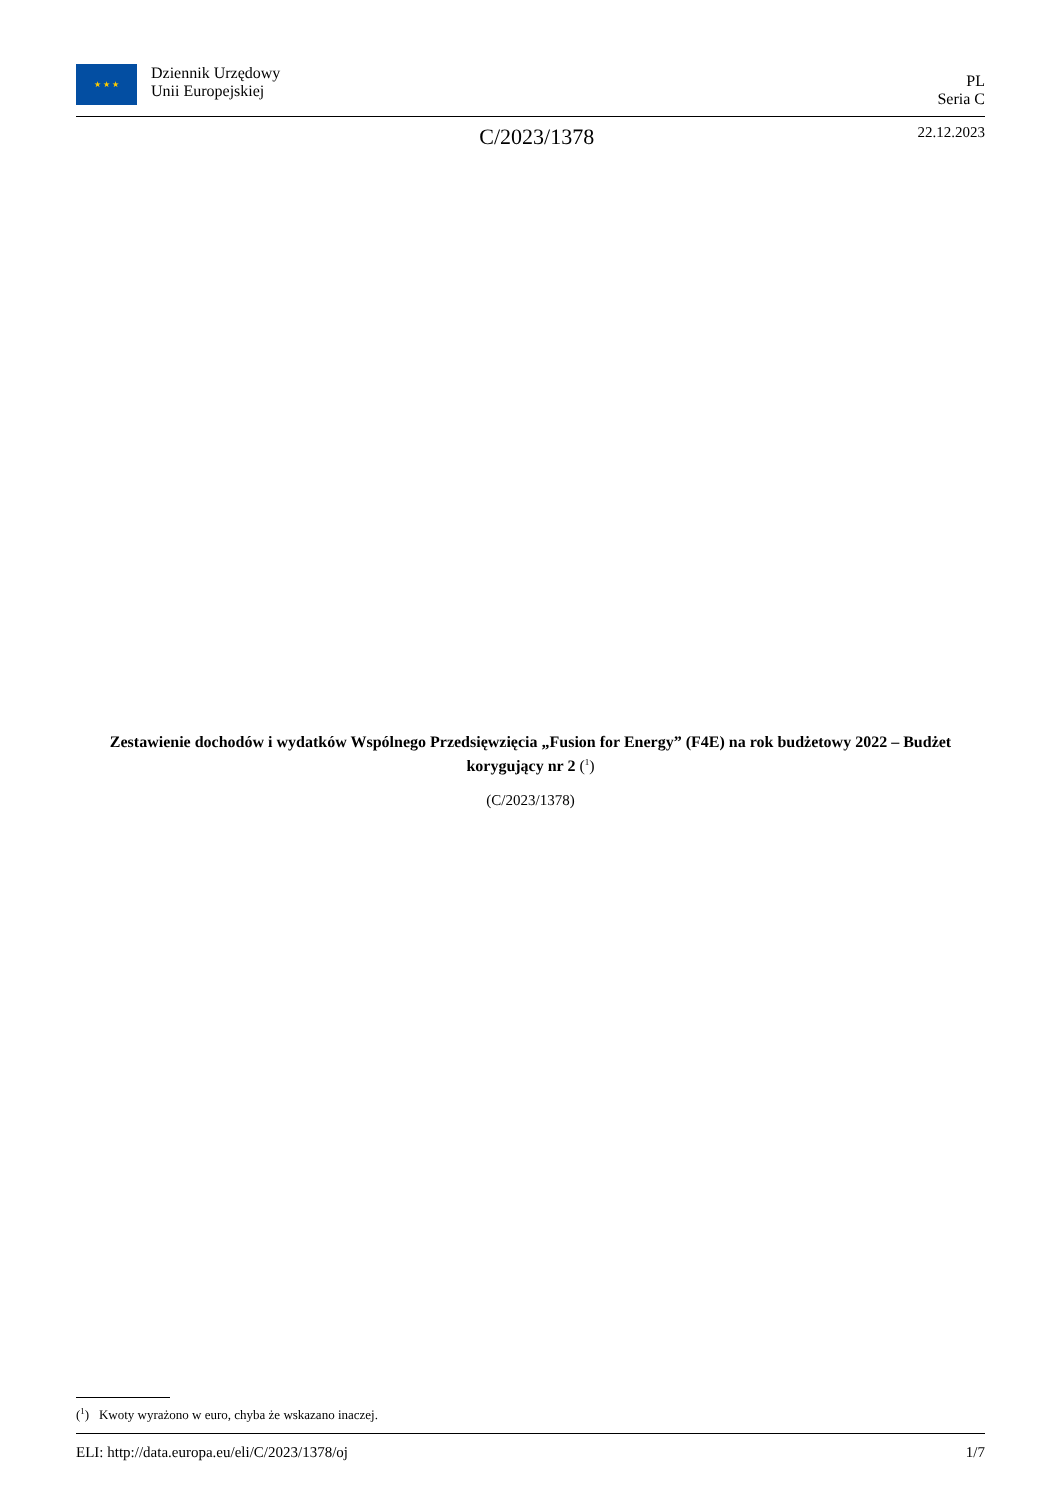★ ★ ★ Dziennik Urzędowy
Unii Europejskiej
PL
Seria C
C/2023/1378 22.12.2023
Zestawienie dochodów i wydatków Wspólnego Przedsięwzięcia „Fusion for Energy” (F4E) na rok budżetowy 2022 – Budżet korygujący nr 2 (<sup>1</sup>)
(C/2023/1378)
(<sup>1</sup>) Kwoty wyrażono w euro, chyba że wskazano inaczej.
ELI: http://data.europa.eu/eli/C/2023/1378/oj 1/7